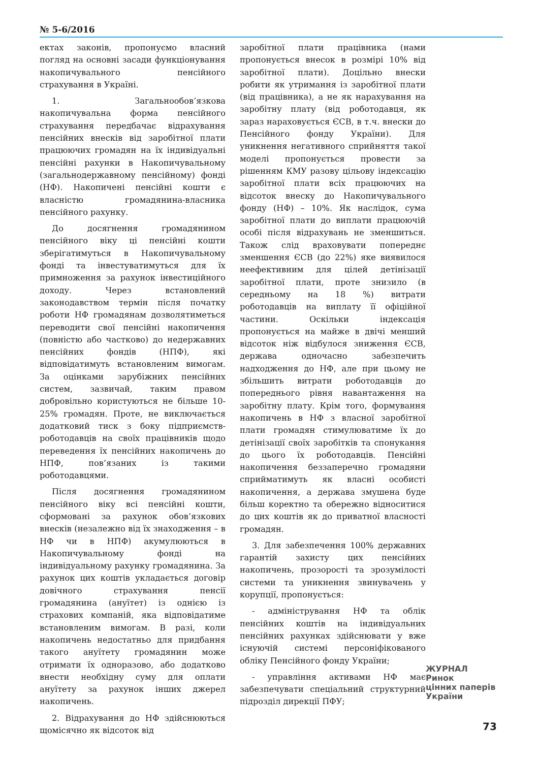№ 5-6/2016
ектах законів, пропонуємо власний погляд на основні засади функціонування накопичувального пенсійного страхування в Україні.
1. Загальнообов’язкова накопичувальна форма пенсійного страхування передбачає відрахування пенсійних внесків від заробітної плати працюючих громадян на їх індивідуальні пенсійні рахунки в Накопичувальному (загальнодержавному пенсійному) фонді (НФ). Накопичені пенсійні кошти є власністю громадянина-власника пенсійного рахунку.
До досягнення громадянином пенсійного віку ці пенсійні кошти зберігатимуться в Накопичувальному фонді та інвестуватимуться для їх примноження за рахунок інвестиційного доходу. Через встановлений законодавством термін після початку роботи НФ громадянам дозволятиметься переводити свої пенсійні накопичення (повністю або частково) до недержавних пенсійних фондів (НПФ), які відповідатимуть встановленим вимогам. За оцінками зарубіжних пенсійних систем, зазвичай, таким правом добровільно користуються не більше 10-25% громадян. Проте, не виключається додатковий тиск з боку підприємств-роботодавців на своїх працівників щодо переведення їх пенсійних накопичень до НПФ, пов’язаних із такими роботодавцями.
Після досягнення громадянином пенсійного віку всі пенсійні кошти, сформовані за рахунок обов’язкових внесків (незалежно від їх знаходження – в НФ чи в НПФ) акумулюються в Накопичувальному фонді на індивідуальному рахунку громадянина. За рахунок цих коштів укладається договір довічного страхування пенсії громадянина (ануїтет) із однією із страхових компаній, яка відповідатиме встановленим вимогам. В разі, коли накопичень недостатньо для придбання такого ануїтету громадянин може отримати їх одноразово, або додатково внести необхідну суму для оплати ануїтету за рахунок інших джерел накопичень.
2. Відрахування до НФ здійснюються щомісячно як відсоток від
заробітної плати працівника (нами пропонується внесок в розмірі 10% від заробітної плати). Доцільно внески робити як утримання із заробітної плати (від працівника), а не як нарахування на заробітну плату (від роботодавця, як зараз нараховується ЄСВ, в т.ч. внески до Пенсійного фонду України). Для уникнення негативного сприйняття такої моделі пропонується провести за рішенням КМУ разову цільову індексацію заробітної плати всіх працюючих на відсоток внеску до Накопичувального фонду (НФ) – 10%. Як наслідок, сума заробітної плати до виплати працюючій особі після відрахувань не зменшиться. Також слід враховувати попереднє зменшення ЄСВ (до 22%) яке виявилося неефективним для цілей детінізації заробітної плати, проте знизило (в середньому на 18 %) витрати роботодавців на виплату її офіційної частини. Оскільки індексація пропонується на майже в двічі менший відсоток ніж відбулося зниження ЄСВ, держава одночасно забезпечить надходження до НФ, але при цьому не збільшить витрати роботодавців до попереднього рівня навантаження на заробітну плату. Крім того, формування накопичень в НФ з власної заробітної плати громадян стимулюватиме їх до детінізації своїх заробітків та спонукання до цього їх роботодавців. Пенсійні накопичення беззаперечно громадяни сприйматимуть як власні особисті накопичення, а держава змушена буде більш коректно та обережно відноситися до цих коштів як до приватної власності громадян.
3. Для забезпечення 100% державних гарантій захисту цих пенсійних накопичень, прозорості та зрозумілості системи та уникнення звинувачень у корупції, пропонується:
- адміністрування НФ та облік пенсійних коштів на індивідуальних пенсійних рахунках здійснювати у вже існуючій системі персоніфікованого обліку Пенсійного фонду України;
- управління активами НФ має забезпечувати спеціальний структурний підрозділ дирекції ПФУ;
ЖУРНАЛ
Ринок
цінних паперів
України
73